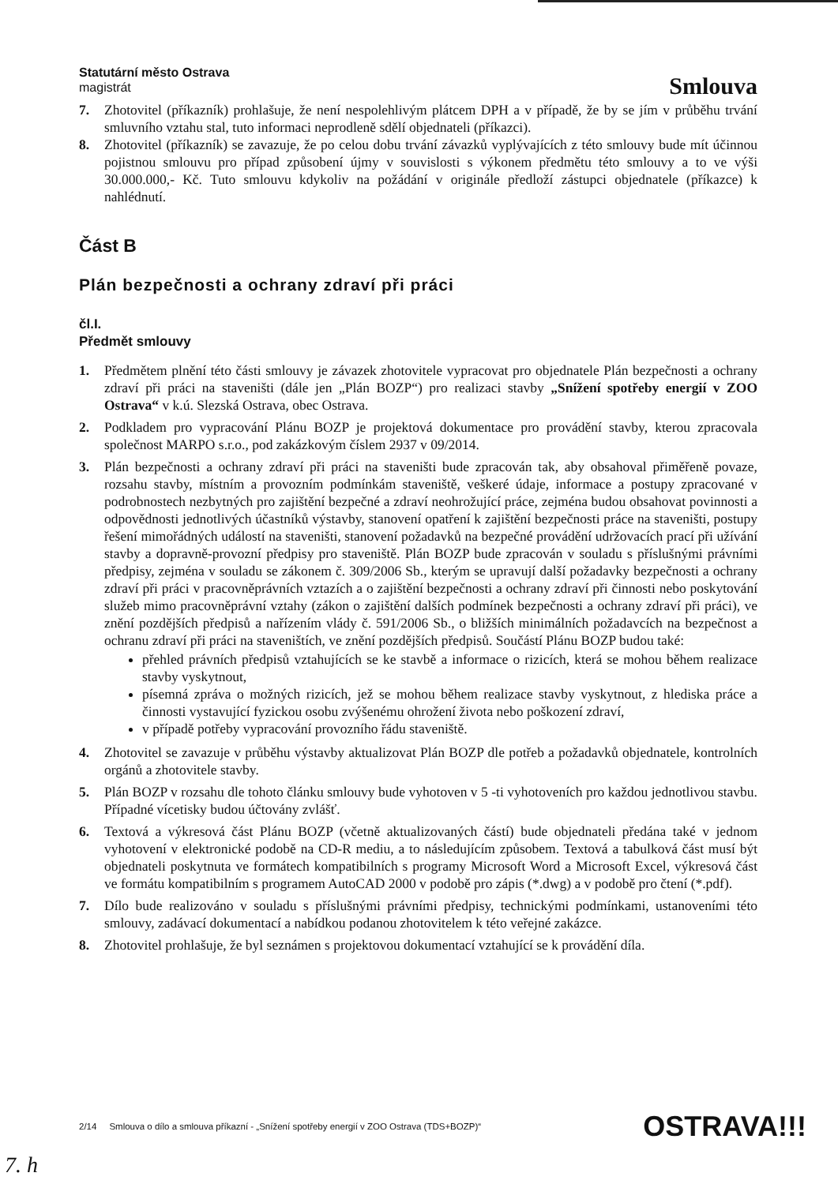Statutární město Ostrava
magistrát
Smlouva
7. Zhotovitel (příkazník) prohlašuje, že není nespolehlivým plátcem DPH a v případě, že by se jím v průběhu trvání smluvního vztahu stal, tuto informaci neprodleně sdělí objednateli (příkazci).
8. Zhotovitel (příkazník) se zavazuje, že po celou dobu trvání závazků vyplývajících z této smlouvy bude mít účinnou pojistnou smlouvu pro případ způsobení újmy v souvislosti s výkonem předmětu této smlouvy a to ve výši 30.000.000,- Kč. Tuto smlouvu kdykoliv na požádání v originále předloží zástupci objednatele (příkazce) k nahlédnutí.
Část B
Plán bezpečnosti a ochrany zdraví při práci
čl.I.
Předmět smlouvy
1. Předmětem plnění této části smlouvy je závazek zhotovitele vypracovat pro objednatele Plán bezpečnosti a ochrany zdraví při práci na staveništi (dále jen „Plán BOZP“) pro realizaci stavby „Snížení spotřeby energií v ZOO Ostrava“ v k.ú. Slezská Ostrava, obec Ostrava.
2. Podkladem pro vypracování Plánu BOZP je projektová dokumentace pro provádění stavby, kterou zpracovala společnost MARPO s.r.o., pod zakázkovým číslem 2937 v 09/2014.
3. Plán bezpečnosti a ochrany zdraví při práci na staveništi bude zpracován tak, aby obsahoval přiměřeně povaze, rozsahu stavby, místním a provozním podmínkám staveniště, veškeré údaje, informace a postupy zpracované v podrobnostech nezbytných pro zajištění bezpečné a zdraví neohrožující práce, zejména budou obsahovat povinnosti a odpovědnosti jednotlivých účastníků výstavby, stanovení opatření k zajištění bezpečnosti práce na staveništi, postupy řešení mimořádných událostí na staveništi, stanovení požadavků na bezpečné provádění udržovacích prací při užívání stavby a dopravně-provozní předpisy pro staveniště. Plán BOZP bude zpracován v souladu s příslušnými právními předpisy, zejména v souladu se zákonem č. 309/2006 Sb., kterým se upravují další požadavky bezpečnosti a ochrany zdraví při práci v pracovněprávních vztazích a o zajištění bezpečnosti a ochrany zdraví při činnosti nebo poskytování služeb mimo pracovněprávní vztahy (zákon o zajištění dalších podmínek bezpečnosti a ochrany zdraví při práci), ve znění pozdějších předpisů a nařízením vlády č. 591/2006 Sb., o bližších minimálních požadavcích na bezpečnost a ochranu zdraví při práci na staveništích, ve znění pozdějších předpisů. Součástí Plánu BOZP budou také:
přehled právních předpisů vztahujících se ke stavbě a informace o rizicích, která se mohou během realizace stavby vyskytnout,
písemná zpráva o možných rizicích, jež se mohou během realizace stavby vyskytnout, z hlediska práce a činnosti vystavující fyzickou osobu zvýšenému ohrožení života nebo poškození zdraví,
v případě potřeby vypracování provozního řádu staveniště.
4. Zhotovitel se zavazuje v průběhu výstavby aktualizovat Plán BOZP dle potřeb a požadavků objednatele, kontrolních orgánů a zhotovitele stavby.
5. Plán BOZP v rozsahu dle tohoto článku smlouvy bude vyhotoven v 5 -ti vyhotoveních pro každou jednotlivou stavbu. Případné vícetisky budou účtovány zvlášť.
6. Textová a výkresová část Plánu BOZP (včetně aktualizovaných částí) bude objednateli předána také v jednom vyhotovení v elektronické podobě na CD-R mediu, a to následujícím způsobem. Textová a tabulková část musí být objednateli poskytnuta ve formátech kompatibilních s programy Microsoft Word a Microsoft Excel, výkresová část ve formátu kompatibilním s programem AutoCAD 2000 v podobě pro zápis (*.dwg) a v podobě pro čtení (*.pdf).
7. Dílo bude realizováno v souladu s příslušnými právními předpisy, technickými podmínkami, ustanoveními této smlouvy, zadávací dokumentací a nabídkou podanou zhotovitelem k této veřejné zakázce.
8. Zhotovitel prohlašuje, že byl seznámen s projektovou dokumentací vztahující se k provádění díla.
2/14 Smlouva o dílo a smlouva příkazní - „Snížení spotřeby energií v ZOO Ostrava (TDS+BOZP)“ OSTRAVA!!!
7. h